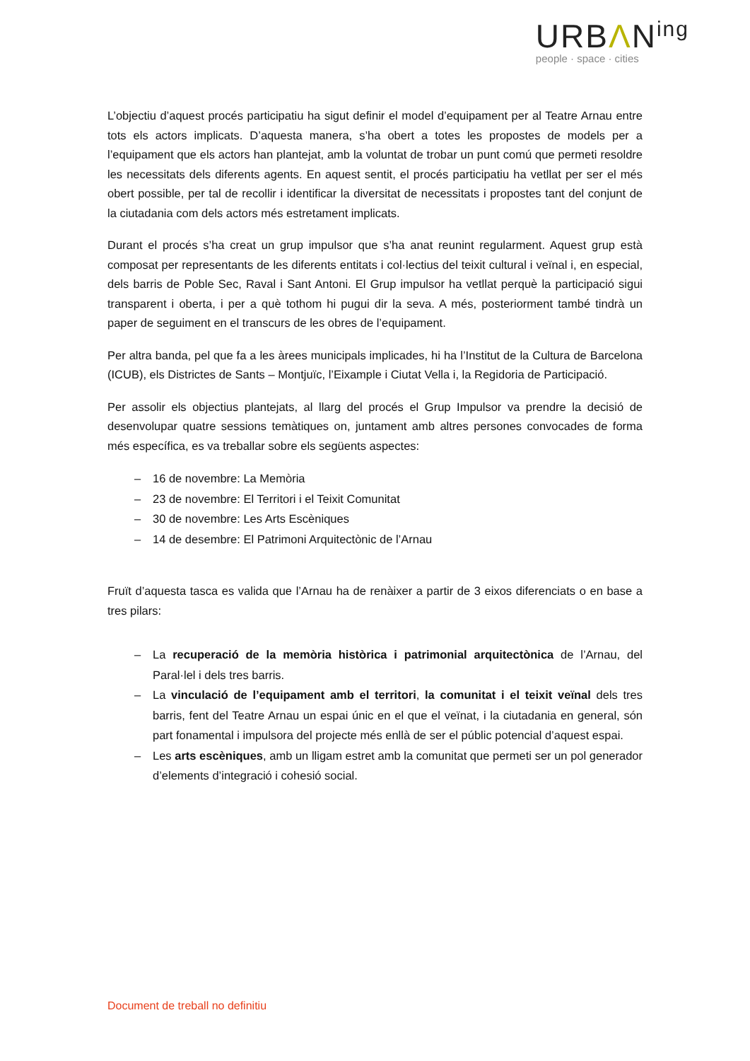URBΛN<sup>ing</sup>
people · space · cities
L’objectiu d’aquest procés participatiu ha sigut definir el model d’equipament per al Teatre Arnau entre tots els actors implicats. D’aquesta manera, s’ha obert a totes les propostes de models per a l’equipament que els actors han plantejat, amb la voluntat de trobar un punt comú que permeti resoldre les necessitats dels diferents agents. En aquest sentit, el procés participatiu ha vetllat per ser el més obert possible, per tal de recollir i identificar la diversitat de necessitats i propostes tant del conjunt de la ciutadania com dels actors més estretament implicats.
Durant el procés s’ha creat un grup impulsor que s’ha anat reunint regularment. Aquest grup està composat per representants de les diferents entitats i col·lectius del teixit cultural i veïnal i, en especial, dels barris de Poble Sec, Raval i Sant Antoni. El Grup impulsor ha vetllat perquè la participació sigui transparent i oberta, i per a què tothom hi pugui dir la seva. A més, posteriorment també tindrà un paper de seguiment en el transcurs de les obres de l’equipament.
Per altra banda, pel que fa a les àrees municipals implicades, hi ha l’Institut de la Cultura de Barcelona (ICUB), els Districtes de Sants – Montjuïc, l’Eixample i Ciutat Vella i, la Regidoria de Participació.
Per assolir els objectius plantejats, al llarg del procés el Grup Impulsor va prendre la decisió de desenvolupar quatre sessions temàtiques on, juntament amb altres persones convocades de forma més específica, es va treballar sobre els següents aspectes:
– 16 de novembre: La Memòria
– 23 de novembre: El Territori i el Teixit Comunitat
– 30 de novembre: Les Arts Escèniques
– 14 de desembre: El Patrimoni Arquitectònic de l’Arnau
Fruït d’aquesta tasca es valida que l’Arnau ha de renàixer a partir de 3 eixos diferenciats o en base a tres pilars:
– La recuperació de la memòria històrica i patrimonial arquitectònica de l’Arnau, del Paral·lel i dels tres barris.
– La vinculació de l’equipament amb el territori, la comunitat i el teixit veïnal dels tres barris, fent del Teatre Arnau un espai únic en el que el veïnat, i la ciutadania en general, són part fonamental i impulsora del projecte més enllà de ser el públic potencial d’aquest espai.
– Les arts escèniques, amb un lligam estret amb la comunitat que permeti ser un pol generador d’elements d’integració i cohesió social.
Document de treball no definitiu